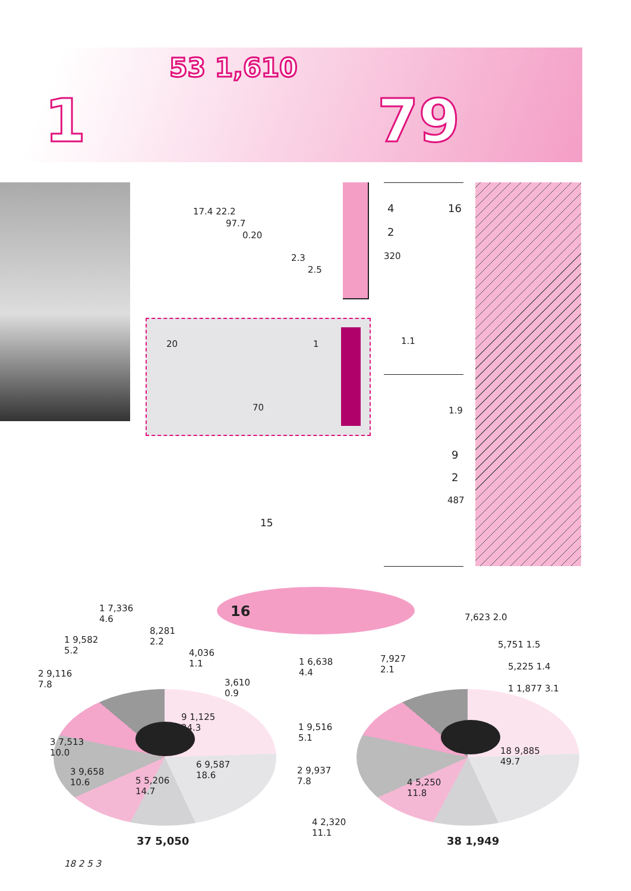53 1,610
1 79
17.4 22.2
97.7
0.20
2.3
2.5
4 16
2
320
20 1
70
1.1
1.9
9
2
487
15
16
1 7,336
4.6
8,281
2.2
1 9,582
5.2
4,036
1.1
2 9,116
7.8
3,610
0.9
9 1,125
24.3
3 7,513
10.0
6 9,587
18.6
3 9,658
10.6
5 5,206
14.7
37 5,050
7,623 2.0
5,751 1.5
1 6,638
4.4
7,927
2.1
5,225 1.4
1 1,877 3.1
1 9,516
5.1
18 9,885
49.7
2 9,937
7.8
4 5,250
11.8
4 2,320
11.1
38 1,949
18 2 5 3